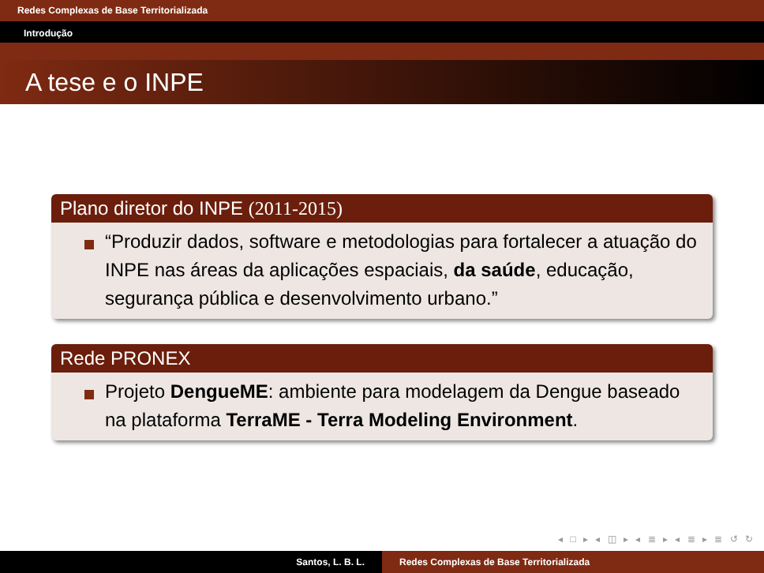Redes Complexas de Base Territorializada
Introdução
A tese e o INPE
Plano diretor do INPE (2011-2015)
“Produzir dados, software e metodologias para fortalecer a atuação do INPE nas áreas da aplicações espaciais, da saúde, educação, segurança pública e desenvolvimento urbano.”
Rede PRONEX
Projeto DengueME: ambiente para modelagem da Dengue baseado na plataforma TerraME - Terra Modeling Environment.
◂ □ ▸ ◂ ◫ ▸ ◂ ≣ ▸ ◂ ≣ ▸ ≣ ↺ ↻
Santos, L. B. L. Redes Complexas de Base Territorializada